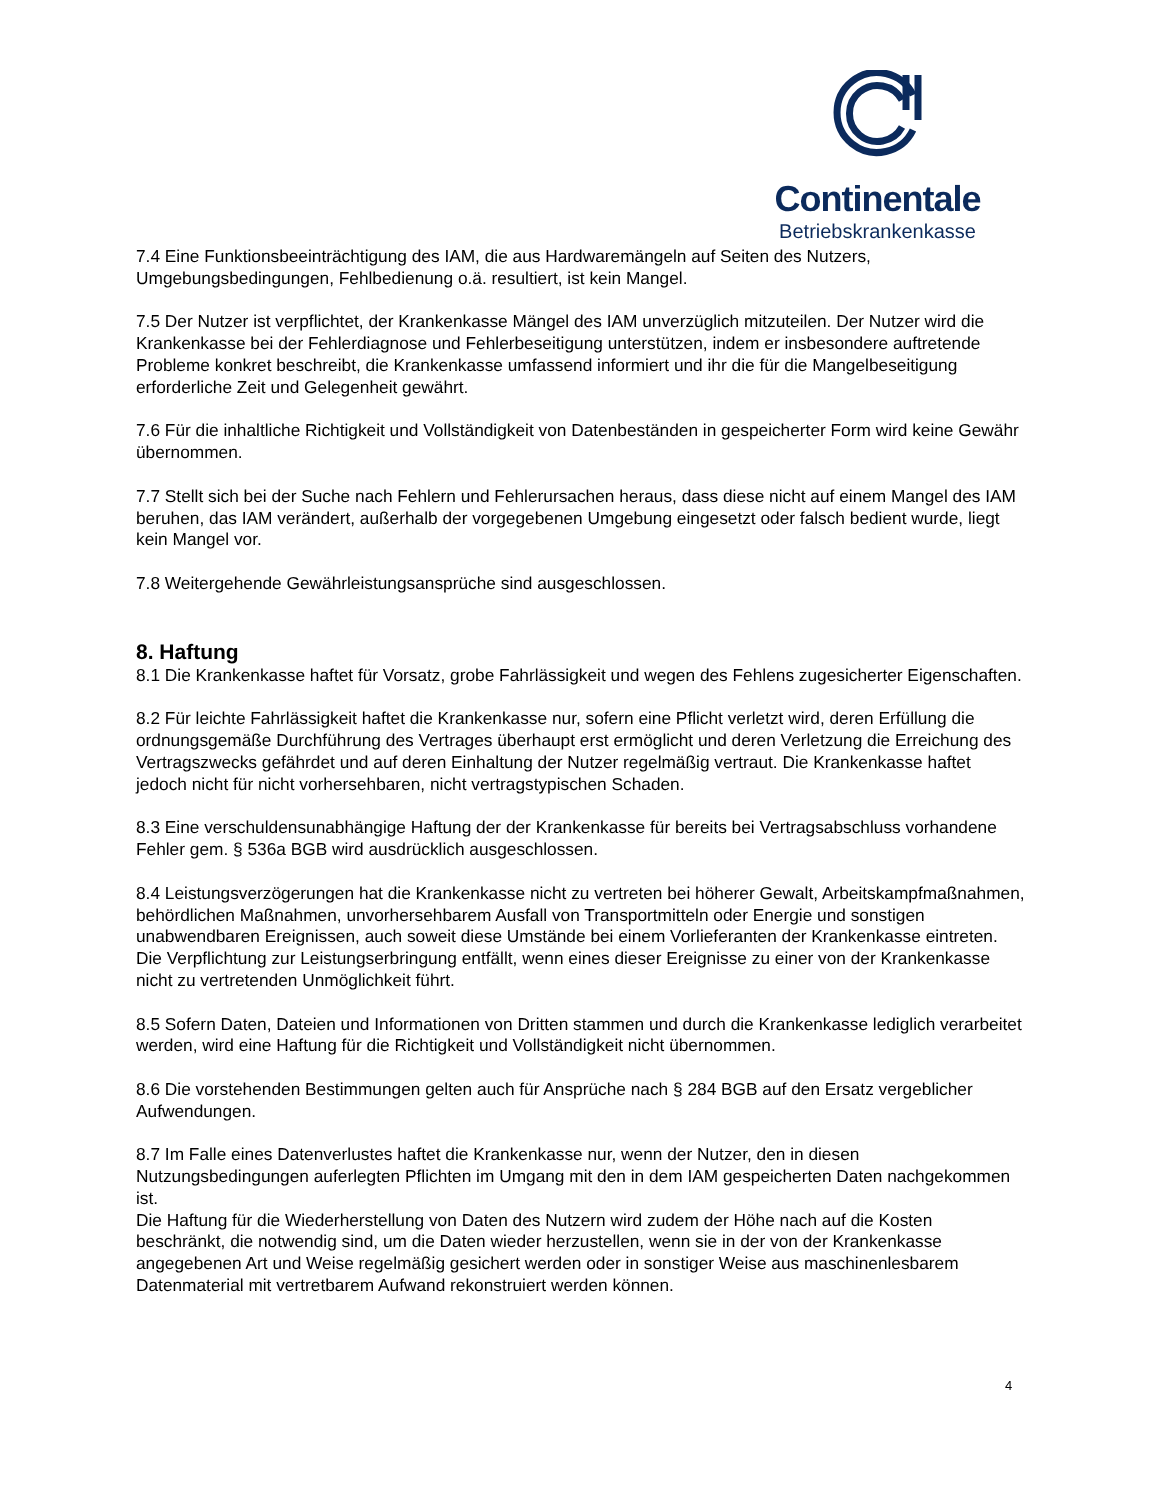Continentale
Betriebskrankenkasse
7.4 Eine Funktionsbeeinträchtigung des IAM, die aus Hardwaremängeln auf Seiten des Nutzers, Umgebungsbedingungen, Fehlbedienung o.ä. resultiert, ist kein Mangel.
7.5 Der Nutzer ist verpflichtet, der Krankenkasse Mängel des IAM unverzüglich mitzuteilen. Der Nutzer wird die Krankenkasse bei der Fehlerdiagnose und Fehlerbeseitigung unterstützen, indem er insbesondere auftretende Probleme konkret beschreibt, die Krankenkasse umfassend informiert und ihr die für die Mangelbeseitigung erforderliche Zeit und Gelegenheit gewährt.
7.6 Für die inhaltliche Richtigkeit und Vollständigkeit von Datenbeständen in gespeicherter Form wird keine Gewähr übernommen.
7.7 Stellt sich bei der Suche nach Fehlern und Fehlerursachen heraus, dass diese nicht auf einem Mangel des IAM beruhen, das IAM verändert, außerhalb der vorgegebenen Umgebung eingesetzt oder falsch bedient wurde, liegt kein Mangel vor.
7.8 Weitergehende Gewährleistungsansprüche sind ausgeschlossen.
8. Haftung
8.1 Die Krankenkasse haftet für Vorsatz, grobe Fahrlässigkeit und wegen des Fehlens zugesicherter Eigenschaften.
8.2 Für leichte Fahrlässigkeit haftet die Krankenkasse nur, sofern eine Pflicht verletzt wird, deren Erfüllung die ordnungsgemäße Durchführung des Vertrages überhaupt erst ermöglicht und deren Verletzung die Erreichung des Vertragszwecks gefährdet und auf deren Einhaltung der Nutzer regelmäßig vertraut. Die Krankenkasse haftet jedoch nicht für nicht vorhersehbaren, nicht vertragstypischen Schaden.
8.3 Eine verschuldensunabhängige Haftung der der Krankenkasse für bereits bei Vertragsabschluss vorhandene Fehler gem. § 536a BGB wird ausdrücklich ausgeschlossen.
8.4 Leistungsverzögerungen hat die Krankenkasse nicht zu vertreten bei höherer Gewalt, Arbeitskampfmaßnahmen, behördlichen Maßnahmen, unvorhersehbarem Ausfall von Transportmitteln oder Energie und sonstigen unabwendbaren Ereignissen, auch soweit diese Umstände bei einem Vorlieferanten der Krankenkasse eintreten. Die Verpflichtung zur Leistungserbringung entfällt, wenn eines dieser Ereignisse zu einer von der Krankenkasse nicht zu vertretenden Unmöglichkeit führt.
8.5 Sofern Daten, Dateien und Informationen von Dritten stammen und durch die Krankenkasse lediglich verarbeitet werden, wird eine Haftung für die Richtigkeit und Vollständigkeit nicht übernommen.
8.6 Die vorstehenden Bestimmungen gelten auch für Ansprüche nach § 284 BGB auf den Ersatz vergeblicher Aufwendungen.
8.7 Im Falle eines Datenverlustes haftet die Krankenkasse nur, wenn der Nutzer, den in diesen Nutzungsbedingungen auferlegten Pflichten im Umgang mit den in dem IAM gespeicherten Daten nachgekommen ist.
Die Haftung für die Wiederherstellung von Daten des Nutzern wird zudem der Höhe nach auf die Kosten beschränkt, die notwendig sind, um die Daten wieder herzustellen, wenn sie in der von der Krankenkasse angegebenen Art und Weise regelmäßig gesichert werden oder in sonstiger Weise aus maschinenlesbarem Datenmaterial mit vertretbarem Aufwand rekonstruiert werden können.
4